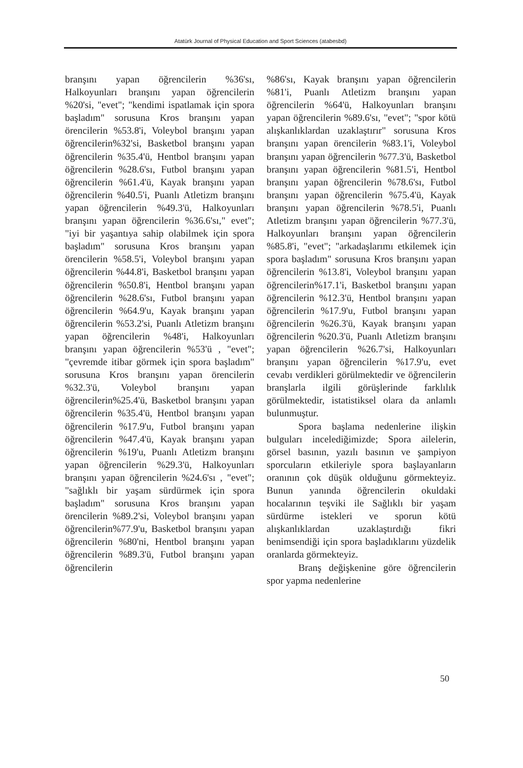Atatürk Journal of Physical Education and Sport Sciences (atabesbd)
branşını yapan öğrencilerin %36'sı, Halkoyunları branşını yapan öğrencilerin %20'si, "evet"; "kendimi ispatlamak için spora başladım" sorusuna Kros branşını yapan örencilerin %53.8'i, Voleybol branşını yapan öğrencilerin%32'si, Basketbol branşını yapan öğrencilerin %35.4'ü, Hentbol branşını yapan öğrencilerin %28.6'sı, Futbol branşını yapan öğrencilerin %61.4'ü, Kayak branşını yapan öğrencilerin %40.5'i, Puanlı Atletizm branşını yapan öğrencilerin %49.3'ü, Halkoyunları branşını yapan öğrencilerin %36.6'sı," evet"; "iyi bir yaşantıya sahip olabilmek için spora başladım" sorusuna Kros branşını yapan örencilerin %58.5'i, Voleybol branşını yapan öğrencilerin %44.8'i, Basketbol branşını yapan öğrencilerin %50.8'i, Hentbol branşını yapan öğrencilerin %28.6'sı, Futbol branşını yapan öğrencilerin %64.9'u, Kayak branşını yapan öğrencilerin %53.2'si, Puanlı Atletizm branşını yapan öğrencilerin %48'i, Halkoyunları branşını yapan öğrencilerin %53'ü , "evet"; "çevremde itibar görmek için spora başladım" sorusuna Kros branşını yapan örencilerin %32.3'ü, Voleybol branşını yapan öğrencilerin%25.4'ü, Basketbol branşını yapan öğrencilerin %35.4'ü, Hentbol branşını yapan öğrencilerin %17.9'u, Futbol branşını yapan öğrencilerin %47.4'ü, Kayak branşını yapan öğrencilerin %19'u, Puanlı Atletizm branşını yapan öğrencilerin %29.3'ü, Halkoyunları branşını yapan öğrencilerin %24.6'sı , "evet"; "sağlıklı bir yaşam sürdürmek için spora başladım" sorusuna Kros branşını yapan örencilerin %89.2'si, Voleybol branşını yapan öğrencilerin%77.9'u, Basketbol branşını yapan öğrencilerin %80'ni, Hentbol branşını yapan öğrencilerin %89.3'ü, Futbol branşını yapan öğrencilerin
%86'sı, Kayak branşını yapan öğrencilerin %81'i, Puanlı Atletizm branşını yapan öğrencilerin %64'ü, Halkoyunları branşını yapan öğrencilerin %89.6'sı, "evet"; "spor kötü alışkanlıklardan uzaklaştırır" sorusuna Kros branşını yapan örencilerin %83.1'i, Voleybol branşını yapan öğrencilerin %77.3'ü, Basketbol branşını yapan öğrencilerin %81.5'i, Hentbol branşını yapan öğrencilerin %78.6'sı, Futbol branşını yapan öğrencilerin %75.4'ü, Kayak branşını yapan öğrencilerin %78.5'i, Puanlı Atletizm branşını yapan öğrencilerin %77.3'ü, Halkoyunları branşını yapan öğrencilerin %85.8'i, "evet"; "arkadaşlarımı etkilemek için spora başladım" sorusuna Kros branşını yapan öğrencilerin %13.8'i, Voleybol branşını yapan öğrencilerin%17.1'i, Basketbol branşını yapan öğrencilerin %12.3'ü, Hentbol branşını yapan öğrencilerin %17.9'u, Futbol branşını yapan öğrencilerin %26.3'ü, Kayak branşını yapan öğrencilerin %20.3'ü, Puanlı Atletizm branşını yapan öğrencilerin %26.7'si, Halkoyunları branşını yapan öğrencilerin %17.9'u, evet cevabı verdikleri görülmektedir ve öğrencilerin branşlarla ilgili görüşlerinde farklılık görülmektedir, istatistiksel olara da anlamlı bulunmuştur.
Spora başlama nedenlerine ilişkin bulguları incelediğimizde; Spora ailelerin, görsel basının, yazılı basının ve şampiyon sporcuların etkileriyle spora başlayanların oranının çok düşük olduğunu görmekteyiz. Bunun yanında öğrencilerin okuldaki hocalarının teşviki ile Sağlıklı bir yaşam sürdürme istekleri ve sporun kötü alışkanlıklardan uzaklaştırdığı fikri benimsendiği için spora başladıklarını yüzdelik oranlarda görmekteyiz.
Branş değişkenine göre öğrencilerin spor yapma nedenlerine
50